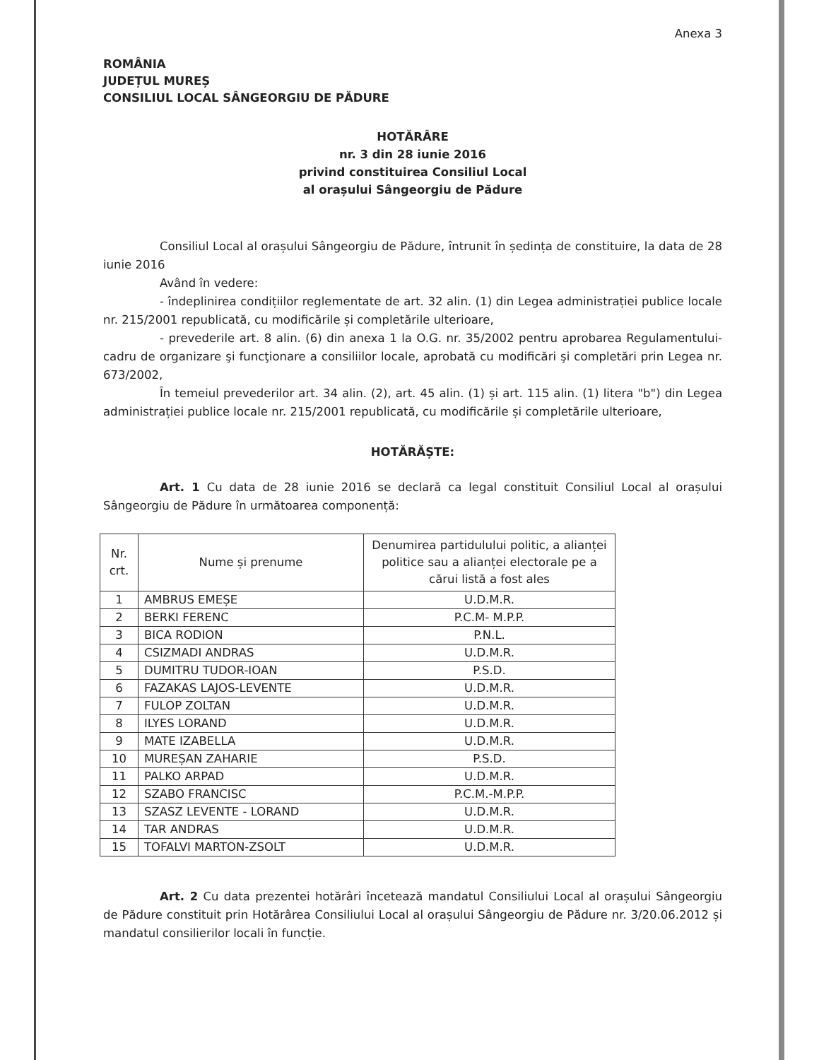Anexa 3
ROMÂNIA
JUDEȚUL MUREȘ
CONSILIUL LOCAL SÂNGEORGIU DE PĂDURE
HOTĂRÂRE
nr. 3 din 28 iunie 2016
privind constituirea Consiliul Local
al orașului Sângeorgiu de Pădure
Consiliul Local al orașului Sângeorgiu de Pădure, întrunit în ședința de constituire, la data de 28 iunie 2016
Având în vedere:
- îndeplinirea condițiilor reglementate de art. 32 alin. (1) din Legea administrației publice locale nr. 215/2001 republicată, cu modificările și completările ulterioare,
- prevederile art. 8 alin. (6) din anexa 1 la O.G. nr. 35/2002 pentru aprobarea Regulamentului-cadru de organizare şi funcţionare a consiliilor locale, aprobată cu modificări şi completări prin Legea nr. 673/2002,
În temeiul prevederilor art. 34 alin. (2), art. 45 alin. (1) și art. 115 alin. (1) litera "b") din Legea administrației publice locale nr. 215/2001 republicată, cu modificările și completările ulterioare,
HOTĂRĂȘTE:
Art. 1 Cu data de 28 iunie 2016 se declară ca legal constituit Consiliul Local al orașului Sângeorgiu de Pădure în următoarea componență:
| Nr. crt. | Nume și prenume | Denumirea partidulului politic, a alianței politice sau a alianței electorale pe a cărui listă a fost ales |
| --- | --- | --- |
| 1 | AMBRUS EMEȘE | U.D.M.R. |
| 2 | BERKI FERENC | P.C.M- M.P.P. |
| 3 | BICA RODION | P.N.L. |
| 4 | CSIZMADI ANDRAS | U.D.M.R. |
| 5 | DUMITRU TUDOR-IOAN | P.S.D. |
| 6 | FAZAKAS LAJOS-LEVENTE | U.D.M.R. |
| 7 | FULOP ZOLTAN | U.D.M.R. |
| 8 | ILYES LORAND | U.D.M.R. |
| 9 | MATE IZABELLA | U.D.M.R. |
| 10 | MUREȘAN ZAHARIE | P.S.D. |
| 11 | PALKO ARPAD | U.D.M.R. |
| 12 | SZABO FRANCISC | P.C.M.-M.P.P. |
| 13 | SZASZ LEVENTE - LORAND | U.D.M.R. |
| 14 | TAR ANDRAS | U.D.M.R. |
| 15 | TOFALVI MARTON-ZSOLT | U.D.M.R. |
Art. 2 Cu data prezentei hotărâri încetează mandatul Consiliului Local al orașului Sângeorgiu de Pădure constituit prin Hotărârea Consiliului Local al orașului Sângeorgiu de Pădure nr. 3/20.06.2012 și mandatul consilierilor locali în funcție.